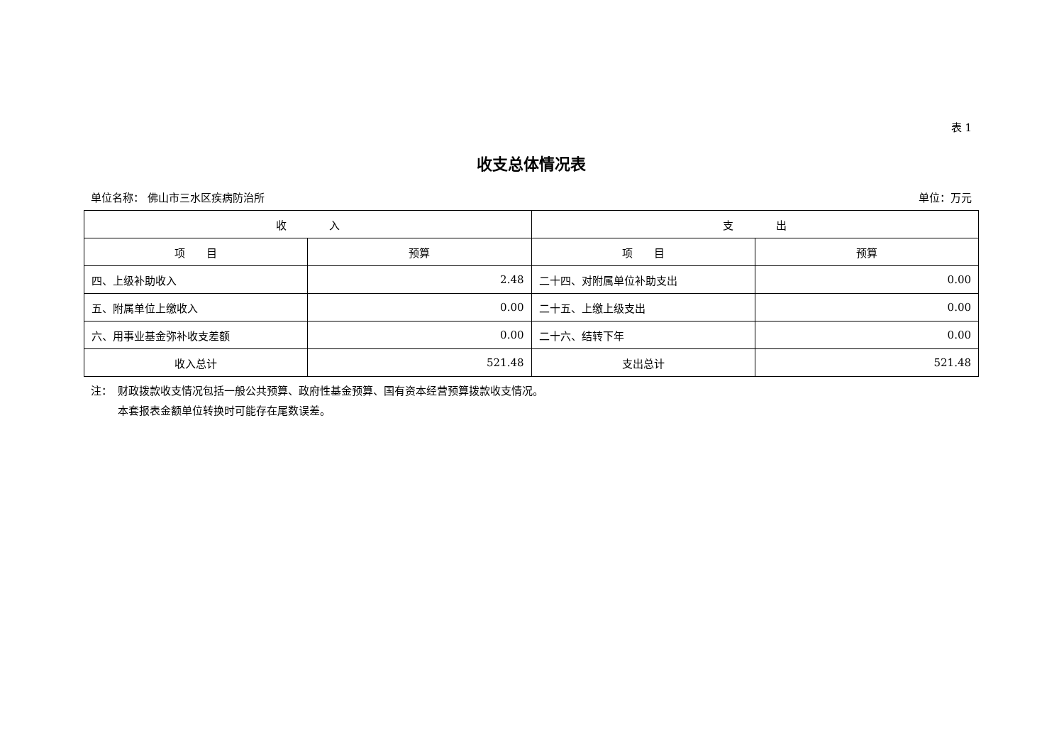表 1
收支总体情况表
单位名称： 佛山市三水区疾病防治所 单位：万元
| 收 入 | | 支 出 | |
| --- | --- | --- | --- |
| 项 目 | 预算 | 项 目 | 预算 |
| 四、上级补助收入 | 2.48 | 二十四、对附属单位补助支出 | 0.00 |
| 五、附属单位上缴收入 | 0.00 | 二十五、上缴上级支出 | 0.00 |
| 六、用事业基金弥补收支差额 | 0.00 | 二十六、结转下年 | 0.00 |
| 收入总计 | 521.48 | 支出总计 | 521.48 |
注：　财政拨款收支情况包括一般公共预算、政府性基金预算、国有资本经营预算拨款收支情况。
本套报表金额单位转换时可能存在尾数误差。